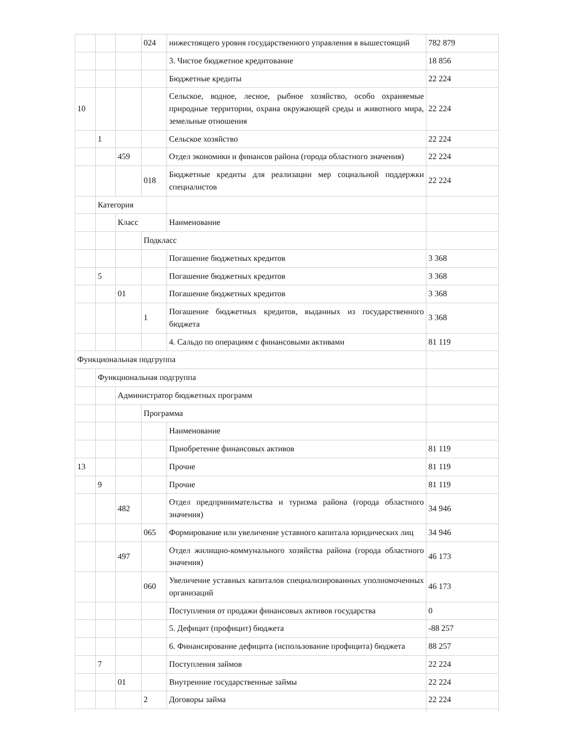| | | | 024 | нижестоящего уровня государственного управления в вышестоящий | 782 879 |
| | | | | 3. Чистое бюджетное кредитование | 18 856 |
| | | | | Бюджетные кредиты | 22 224 |
| 10 | | | | Сельское, водное, лесное, рыбное хозяйство, особо охраняемые природные территории, охрана окружающей среды и животного мира, земельные отношения | 22 224 |
| | 1 | | | Сельское хозяйство | 22 224 |
| | | 459 | | Отдел экономики и финансов района (города областного значения) | 22 224 |
| | | | 018 | Бюджетные кредиты для реализации мер социальной поддержки специалистов | 22 224 |
| | Категория | | | | |
| | | Класс | | Наименование | |
| | | | Подкласс | | |
| | | | | Погашение бюджетных кредитов | 3 368 |
| | 5 | | | Погашение бюджетных кредитов | 3 368 |
| | | 01 | | Погашение бюджетных кредитов | 3 368 |
| | | | 1 | Погашение бюджетных кредитов, выданных из государственного бюджета | 3 368 |
| | | | | 4. Сальдо по операциям с финансовыми активами | 81 119 |
| Функциональная подгруппа | | | | | |
| | Функциональная подгруппа | | | | |
| | | Администратор бюджетных программ | | | |
| | | | Программа | | |
| | | | | Наименование | |
| | | | | Приобретение финансовых активов | 81 119 |
| 13 | | | | Прочие | 81 119 |
| | 9 | | | Прочие | 81 119 |
| | | 482 | | Отдел предпринимательства и туризма района (города областного значения) | 34 946 |
| | | | 065 | Формирование или увеличение уставного капитала юридических лиц | 34 946 |
| | | 497 | | Отдел жилищно-коммунального хозяйства района (города областного значения) | 46 173 |
| | | | 060 | Увеличение уставных капиталов специализированных уполномоченных организаций | 46 173 |
| | | | | Поступления от продажи финансовых активов государства | 0 |
| | | | | 5. Дефицит (профицит) бюджета | -88 257 |
| | | | | 6. Финансирование дефицита (использование профицита) бюджета | 88 257 |
| | 7 | | | Поступления займов | 22 224 |
| | | 01 | | Внутренние государственные займы | 22 224 |
| | | | 2 | Договоры займа | 22 224 |